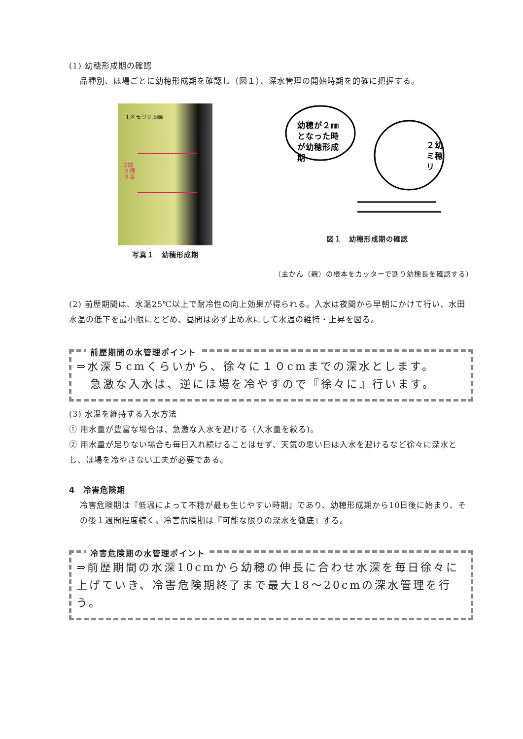(1) 幼穂形成期の確認
品種別、ほ場ごとに幼穂形成期を確認し（図１）、深水管理の開始時期を的確に把握する。
1メモリ0.5㎜
2幼
ミ穂
リ長
写真１　幼穂形成期
幼穂が２㎜
となった時
が幼穂形成
期
２幼
ミ穂
リ
図１　幼穂形成期の確認
（主かん（親）の根本をカッターで割り幼穂長を確認する）
(2) 前歴期間は、水温25℃以上で耐冷性の向上効果が得られる。入水は夜間から早朝にかけて行い、水田水温の低下を最小限にとどめ、昼間は必ず止め水にして水温の維持・上昇を図る。
前歴期間の水管理ポイント
⇒水深５cmくらいから、徐々に１０cmまでの深水とします。
急激な入水は、逆にほ場を冷やすので『徐々に』行います。
(3) 水温を維持する入水方法
① 用水量が豊富な場合は、急激な入水を避ける（入水量を絞る)。
② 用水量が足りない場合も毎日入れ続けることはせず、天気の悪い日は入水を避けるなど徐々に深水とし、ほ場を冷やさない工夫が必要である。
4　冷害危険期
冷害危険期は『低温によって不稔が最も生じやすい時期』であり、幼穂形成期から10日後に始まり、その後１週間程度続く。冷害危険期は『可能な限りの深水を徹底』する。
冷害危険期の水管理ポイント
⇒前歴期間の水深10cmから幼穂の伸長に合わせ水深を毎日徐々に上げていき、冷害危険期終了まで最大18～20cmの深水管理を行う。